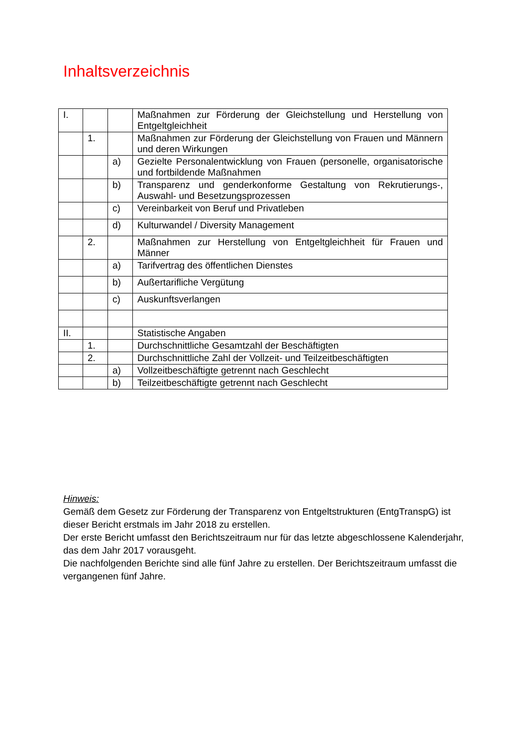Inhaltsverzeichnis
| I. | | | Maßnahmen zur Förderung der Gleichstellung und Herstellung von Entgeltgleichheit |
| | 1. | | Maßnahmen zur Förderung der Gleichstellung von Frauen und Männern und deren Wirkungen |
| | | a) | Gezielte Personalentwicklung von Frauen (personelle, organisatorische und fortbildende Maßnahmen |
| | | b) | Transparenz und genderkonforme Gestaltung von Rekrutierungs-, Auswahl- und Besetzungsprozessen |
| | | c) | Vereinbarkeit von Beruf und Privatleben |
| | | d) | Kulturwandel / Diversity Management |
| | 2. | | Maßnahmen zur Herstellung von Entgeltgleichheit für Frauen und Männer |
| | | a) | Tarifvertrag des öffentlichen Dienstes |
| | | b) | Außertarifliche Vergütung |
| | | c) | Auskunftsverlangen |
| II. | | | Statistische Angaben |
| | 1. | | Durchschnittliche Gesamtzahl der Beschäftigten |
| | 2. | | Durchschnittliche Zahl der Vollzeit- und Teilzeitbeschäftigten |
| | | a) | Vollzeitbeschäftigte getrennt nach Geschlecht |
| | | b) | Teilzeitbeschäftigte getrennt nach Geschlecht |
Hinweis:
Gemäß dem Gesetz zur Förderung der Transparenz von Entgeltstrukturen (EntgTranspG) ist dieser Bericht erstmals im Jahr 2018 zu erstellen.
Der erste Bericht umfasst den Berichtszeitraum nur für das letzte abgeschlossene Kalenderjahr, das dem Jahr 2017 vorausgeht.
Die nachfolgenden Berichte sind alle fünf Jahre zu erstellen. Der Berichtszeitraum umfasst die vergangenen fünf Jahre.